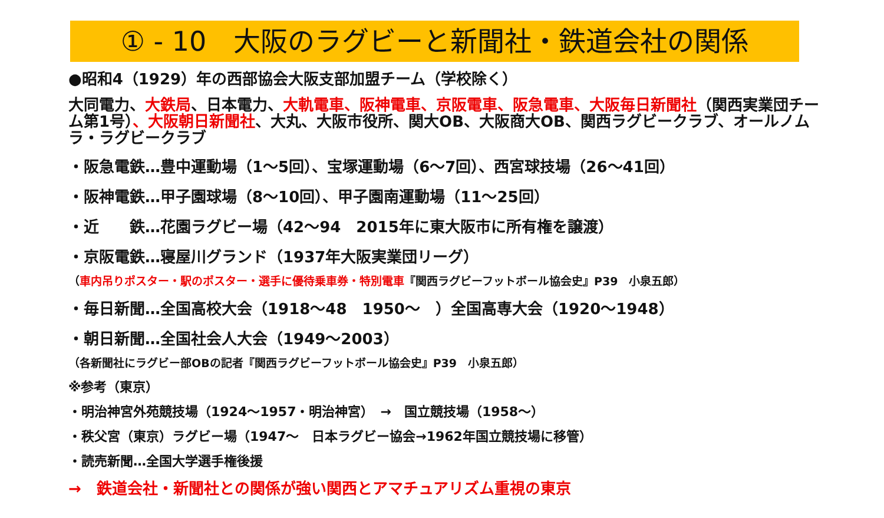① - 10　大阪のラグビーと新聞社・鉄道会社の関係
●昭和4（1929）年の西部協会大阪支部加盟チーム（学校除く）
大同電力、大鉄局、日本電力、大軌電車、阪神電車、京阪電車、阪急電車、大阪毎日新聞社（関西実業団チーム第1号）、大阪朝日新聞社、大丸、大阪市役所、関大OB、大阪商大OB、関西ラグビークラブ、オールノムラ・ラグビークラブ
・阪急電鉄…豊中運動場（1～5回）、宝塚運動場（6～7回）、西宮球技場（26～41回）
・阪神電鉄…甲子園球場（8～10回）、甲子園南運動場（11～25回）
・近　　鉄…花園ラグビー場（42～94　2015年に東大阪市に所有権を譲渡）
・京阪電鉄…寝屋川グランド（1937年大阪実業団リーグ）
（車内吊りポスター・駅のポスター・選手に優待乗車券・特別電車『関西ラグビーフットボール協会史』P39　小泉五郎）
・毎日新聞…全国高校大会（1918～48　1950～　）全国高専大会（1920～1948）
・朝日新聞…全国社会人大会（1949～2003）
（各新聞社にラグビー部OBの記者『関西ラグビーフットボール協会史』P39　小泉五郎）
※参考（東京）
・明治神宮外苑競技場（1924～1957・明治神宮）　→　国立競技場（1958～）
・秩父宮（東京）ラグビー場（1947～　日本ラグビー協会→1962年国立競技場に移管）
・読売新聞…全国大学選手権後援
→　鉄道会社・新聞社との関係が強い関西とアマチュアリズム重視の東京